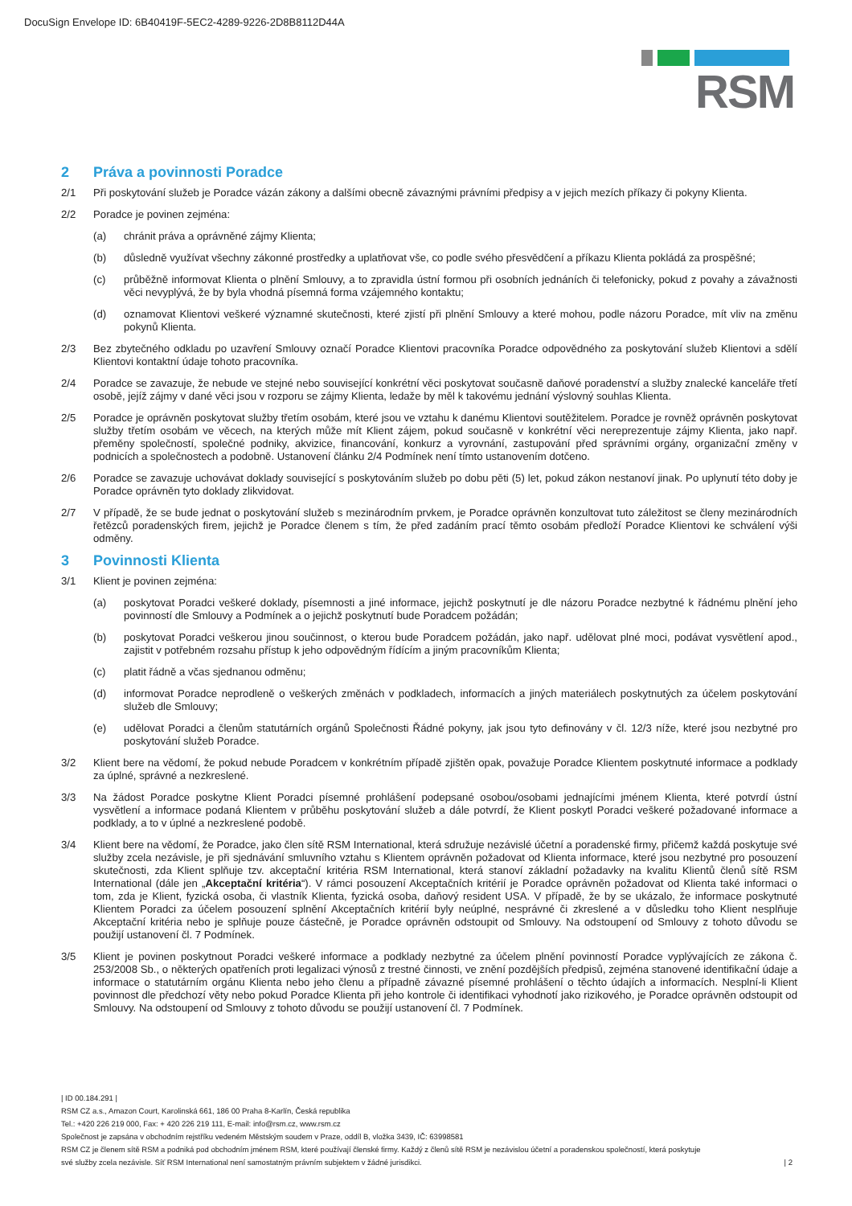DocuSign Envelope ID: 6B40419F-5EC2-4289-9226-2D8B8112D44A
RSM
2 Práva a povinnosti Poradce
2/1 Při poskytování služeb je Poradce vázán zákony a dalšími obecně závaznými právními předpisy a v jejich mezích příkazy či pokyny Klienta.
2/2 Poradce je povinen zejména:
(a) chránit práva a oprávněné zájmy Klienta;
(b) důsledně využívat všechny zákonné prostředky a uplatňovat vše, co podle svého přesvědčení a příkazu Klienta pokládá za prospěšné;
(c) průběžně informovat Klienta o plnění Smlouvy, a to zpravidla ústní formou při osobních jednáních či telefonicky, pokud z povahy a závažnosti věci nevyplývá, že by byla vhodná písemná forma vzájemného kontaktu;
(d) oznamovat Klientovi veškeré významné skutečnosti, které zjistí při plnění Smlouvy a které mohou, podle názoru Poradce, mít vliv na změnu pokynů Klienta.
2/3 Bez zbytečného odkladu po uzavření Smlouvy označí Poradce Klientovi pracovníka Poradce odpovědného za poskytování služeb Klientovi a sdělí Klientovi kontaktní údaje tohoto pracovníka.
2/4 Poradce se zavazuje, že nebude ve stejné nebo související konkrétní věci poskytovat současně daňové poradenství a služby znalecké kanceláře třetí osobě, jejíž zájmy v dané věci jsou v rozporu se zájmy Klienta, ledaže by měl k takovému jednání výslovný souhlas Klienta.
2/5 Poradce je oprávněn poskytovat služby třetím osobám, které jsou ve vztahu k danému Klientovi soutěžitelem. Poradce je rovněž oprávněn poskytovat služby třetím osobám ve věcech, na kterých může mít Klient zájem, pokud současně v konkrétní věci nereprezentuje zájmy Klienta, jako např. přeměny společností, společné podniky, akvizice, financování, konkurz a vyrovnání, zastupování před správními orgány, organizační změny v podnicích a společnostech a podobně. Ustanovení článku 2/4 Podmínek není tímto ustanovením dotčeno.
2/6 Poradce se zavazuje uchovávat doklady související s poskytováním služeb po dobu pěti (5) let, pokud zákon nestanoví jinak. Po uplynutí této doby je Poradce oprávněn tyto doklady zlikvidovat.
2/7 V případě, že se bude jednat o poskytování služeb s mezinárodním prvkem, je Poradce oprávněn konzultovat tuto záležitost se členy mezinárodních řetězců poradenských firem, jejichž je Poradce členem s tím, že před zadáním prací těmto osobám předloží Poradce Klientovi ke schválení výši odměny.
3 Povinnosti Klienta
3/1 Klient je povinen zejména:
(a) poskytovat Poradci veškeré doklady, písemnosti a jiné informace, jejichž poskytnutí je dle názoru Poradce nezbytné k řádnému plnění jeho povinností dle Smlouvy a Podmínek a o jejichž poskytnutí bude Poradcem požádán;
(b) poskytovat Poradci veškerou jinou součinnost, o kterou bude Poradcem požádán, jako např. udělovat plné moci, podávat vysvětlení apod., zajistit v potřebném rozsahu přístup k jeho odpovědným řídícím a jiným pracovníkům Klienta;
(c) platit řádně a včas sjednanou odměnu;
(d) informovat Poradce neprodleně o veškerých změnách v podkladech, informacích a jiných materiálech poskytnutých za účelem poskytování služeb dle Smlouvy;
(e) udělovat Poradci a členům statutárních orgánů Společnosti Řádné pokyny, jak jsou tyto definovány v čl. 12/3 níže, které jsou nezbytné pro poskytování služeb Poradce.
3/2 Klient bere na vědomí, že pokud nebude Poradcem v konkrétním případě zjištěn opak, považuje Poradce Klientem poskytnuté informace a podklady za úplné, správné a nezkreslené.
3/3 Na žádost Poradce poskytne Klient Poradci písemné prohlášení podepsané osobou/osobami jednajícími jménem Klienta, které potvrdí ústní vysvětlení a informace podaná Klientem v průběhu poskytování služeb a dále potvrdí, že Klient poskytl Poradci veškeré požadované informace a podklady, a to v úplné a nezkreslené podobě.
3/4 Klient bere na vědomí, že Poradce, jako člen sítě RSM International, která sdružuje nezávislé účetní a poradenské firmy, přičemž každá poskytuje své služby zcela nezávisle, je při sjednávání smluvního vztahu s Klientem oprávněn požadovat od Klienta informace, které jsou nezbytné pro posouzení skutečnosti, zda Klient splňuje tzv. akceptační kritéria RSM International, která stanoví základní požadavky na kvalitu Klientů členů sítě RSM International (dále jen „Akceptační kritéria“). V rámci posouzení Akceptačních kritérií je Poradce oprávněn požadovat od Klienta také informaci o tom, zda je Klient, fyzická osoba, či vlastník Klienta, fyzická osoba, daňový resident USA. V případě, že by se ukázalo, že informace poskytnuté Klientem Poradci za účelem posouzení splnění Akceptačních kritérií byly neúplné, nesprávné či zkreslené a v důsledku toho Klient nesplňuje Akceptační kritéria nebo je splňuje pouze částečně, je Poradce oprávněn odstoupit od Smlouvy. Na odstoupení od Smlouvy z tohoto důvodu se použijí ustanovení čl. 7 Podmínek.
3/5 Klient je povinen poskytnout Poradci veškeré informace a podklady nezbytné za účelem plnění povinností Poradce vyplývajících ze zákona č. 253/2008 Sb., o některých opatřeních proti legalizaci výnosů z trestné činnosti, ve znění pozdějších předpisů, zejména stanovené identifikační údaje a informace o statutárním orgánu Klienta nebo jeho členu a případně závazné písemné prohlášení o těchto údajích a informacích. Nesplní-li Klient povinnost dle předchozí věty nebo pokud Poradce Klienta při jeho kontrole či identifikaci vyhodnotí jako rizikového, je Poradce oprávněn odstoupit od Smlouvy. Na odstoupení od Smlouvy z tohoto důvodu se použijí ustanovení čl. 7 Podmínek.
| ID 00.184.291 |
RSM CZ a.s., Amazon Court, Karolinská 661, 186 00 Praha 8-Karlín, Česká republika
Tel.: +420 226 219 000, Fax: + 420 226 219 111, E-mail: info@rsm.cz, www.rsm.cz
Společnost je zapsána v obchodním rejstříku vedeném Městským soudem v Praze, oddíl B, vložka 3439, IČ: 63998581
RSM CZ je členem sítě RSM a podniká pod obchodním jménem RSM, které používají členské firmy. Každý z členů sítě RSM je nezávislou účetní a poradenskou společností, která poskytuje
své služby zcela nezávisle. Síť RSM International není samostatným právním subjektem v žádné jurisdikci. | 2